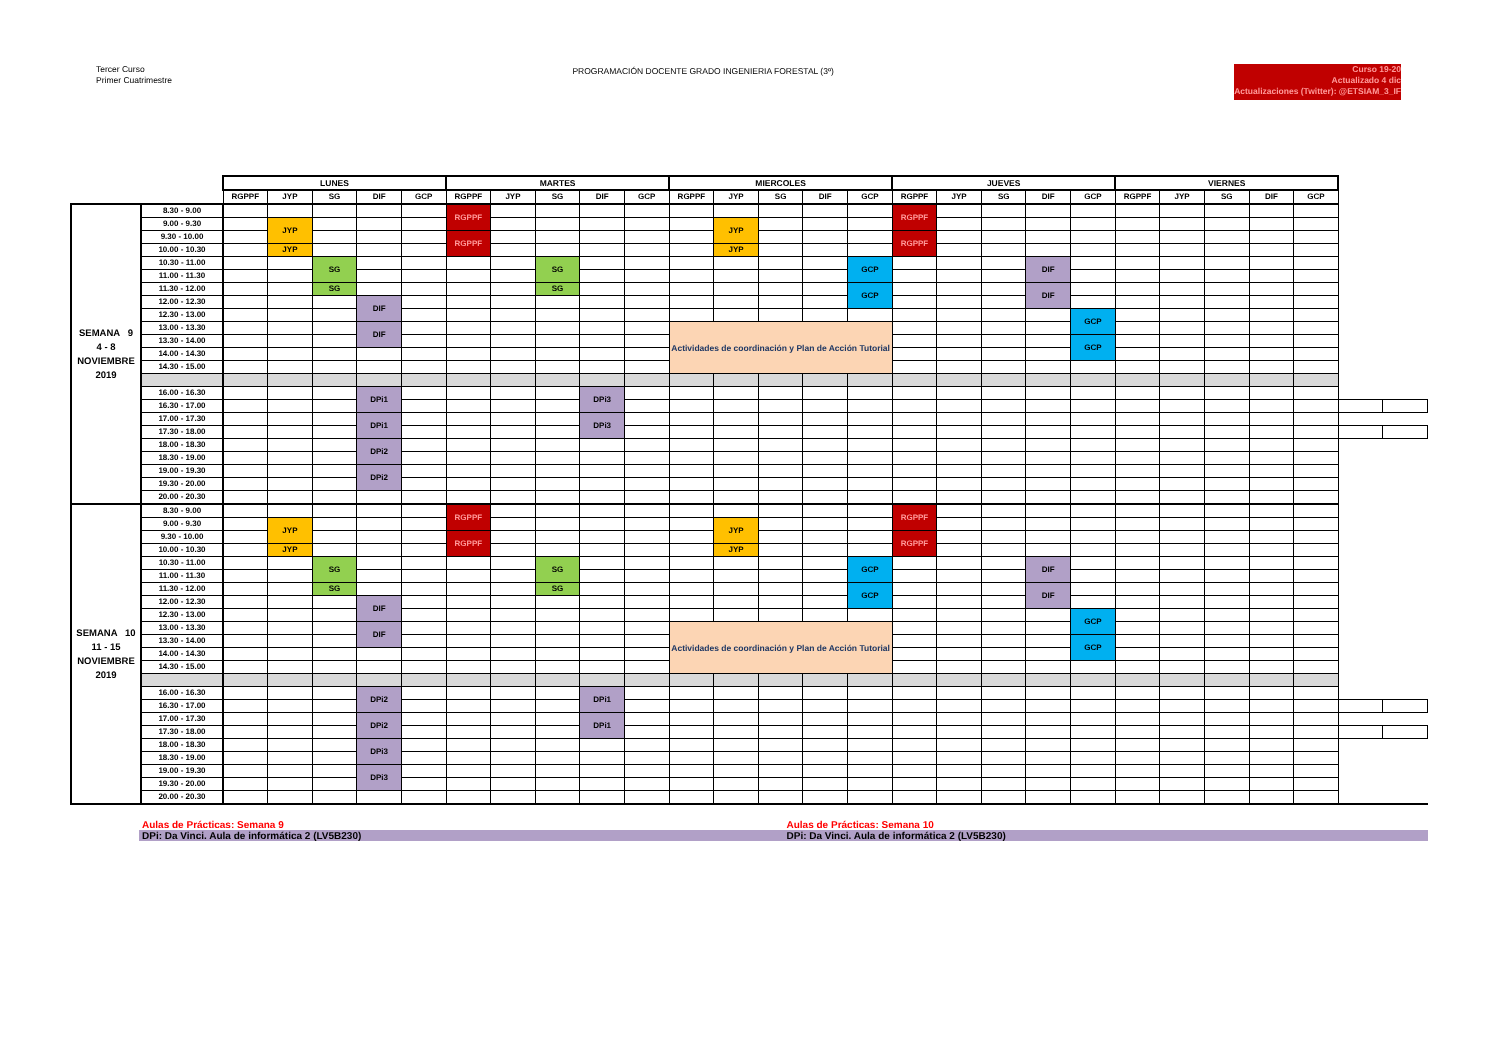Tercer Curso
Primer Cuatrimestre
PROGRAMACIÓN DOCENTE GRADO INGENIERIA FORESTAL (3º)
Curso 19-20
Actualizado 4 dic
Actualizaciones (Twitter): @ETSIAM_3_IF
| | | LUNES | | | | | MARTES | | | | | MIERCOLES | | | | | JUEVES | | | | | VIERNES | | | | | | |
| --- | --- | --- | --- | --- | --- | --- | --- | --- | --- | --- | --- | --- | --- | --- | --- | --- | --- | --- | --- | --- | --- | --- | --- | --- | --- | --- | --- | --- |
| | | RGPPF | JYP | SG | DIF | GCP | RGPPF | JYP | SG | DIF | GCP | RGPPF | JYP | SG | DIF | GCP | RGPPF | JYP | SG | DIF | GCP | RGPPF | JYP | SG | DIF | GCP | | |
| SEMANA 9 4 - 8 NOVIEMBRE 2019 | 8.30 - 9.00 | | | | | | RGPPF | | | | | | | | | | RGPPF | | | | | | | | | | | |
| | 9.00 - 9.30 | | JYP | | | | | | | | | | JYP | | | | | | | | | | | | | | | |
| | 9.30 - 10.00 | | | | | | RGPPF | | | | | | | | | | RGPPF | | | | | | | | | | | |
| | 10.00 - 10.30 | | JYP | | | | | | | | | | JYP | | | | | | | | | | | | | | | |
| | 10.30 - 11.00 | | | SG | | | | | SG | | | | | | | GCP | | | | DIF | | | | | | | | |
| | 11.00 - 11.30 | | | | | | | | | | | | | | | | | | | | | | | | | | | |
| | 11.30 - 12.00 | | | SG | | | | | SG | | | | | | | GCP | | | | DIF | | | | | | | | |
| | 12.00 - 12.30 | | | | DIF | | | | | | | | | | | | | | | | | | | | | | | |
| | 12.30 - 13.00 | | | | | | | | | | | | | | | | | | | | GCP | | | | | | | |
| | 13.00 - 13.30 | | | | DIF | | | | | | | Actividades de coordinación y Plan de Acción Tutorial | | | | | | | | | | | | | | | | |
| | 13.30 - 14.00 | | | | | | | | | | | | | | | | | | | | GCP | | | | | | | |
| | 14.00 - 14.30 | | | | | | | | | | | | | | | | | | | | | | | | | | | |
| | 14.30 - 15.00 | | | | | | | | | | | | | | | | | | | | | | | | | | | |
| | 16.00 - 16.30 | | | | DPi1 | | | | | DPi3 | | | | | | | | | | | | | | | | | | |
| | 16.30 - 17.00 | | | | | | | | | | | | | | | | | | | | | | | | | | | |
| | 17.00 - 17.30 | | | | DPi1 | | | | | DPi3 | | | | | | | | | | | | | | | | | | |
| | 17.30 - 18.00 | | | | | | | | | | | | | | | | | | | | | | | | | | | |
| | 18.00 - 18.30 | | | | DPi2 | | | | | | | | | | | | | | | | | | | | | | | |
| | 18.30 - 19.00 | | | | | | | | | | | | | | | | | | | | | | | | | | | |
| | 19.00 - 19.30 | | | | DPi2 | | | | | | | | | | | | | | | | | | | | | | | |
| | 19.30 - 20.00 | | | | | | | | | | | | | | | | | | | | | | | | | | | |
| | 20.00 - 20.30 | | | | | | | | | | | | | | | | | | | | | | | | | | | |
| SEMANA 10 11 - 15 NOVIEMBRE 2019 | 8.30 - 9.00 | | | | | | RGPPF | | | | | | | | | | RGPPF | | | | | | | | | | | |
| | 9.00 - 9.30 | | JYP | | | | | | | | | | JYP | | | | | | | | | | | | | | | |
| | 9.30 - 10.00 | | | | | | RGPPF | | | | | | | | | | RGPPF | | | | | | | | | | | |
| | 10.00 - 10.30 | | JYP | | | | | | | | | | JYP | | | | | | | | | | | | | | | |
| | 10.30 - 11.00 | | | SG | | | | | SG | | | | | | | GCP | | | | DIF | | | | | | | | |
| | 11.00 - 11.30 | | | | | | | | | | | | | | | | | | | | | | | | | | | |
| | 11.30 - 12.00 | | | SG | | | | | SG | | | | | | | GCP | | | | DIF | | | | | | | | |
| | 12.00 - 12.30 | | | | DIF | | | | | | | | | | | | | | | | | | | | | | | |
| | 12.30 - 13.00 | | | | | | | | | | | | | | | | | | | | GCP | | | | | | | |
| | 13.00 - 13.30 | | | | DIF | | | | | | | Actividades de coordinación y Plan de Acción Tutorial | | | | | | | | | | | | | | | | |
| | 13.30 - 14.00 | | | | | | | | | | | | | | | | | | | | GCP | | | | | | | |
| | 14.00 - 14.30 | | | | | | | | | | | | | | | | | | | | | | | | | | | |
| | 14.30 - 15.00 | | | | | | | | | | | | | | | | | | | | | | | | | | | |
| | 16.00 - 16.30 | | | | DPi2 | | | | | DPi1 | | | | | | | | | | | | | | | | | | |
| | 16.30 - 17.00 | | | | | | | | | | | | | | | | | | | | | | | | | | | |
| | 17.00 - 17.30 | | | | DPi2 | | | | | DPi1 | | | | | | | | | | | | | | | | | | |
| | 17.30 - 18.00 | | | | | | | | | | | | | | | | | | | | | | | | | | | |
| | 18.00 - 18.30 | | | | DPi3 | | | | | | | | | | | | | | | | | | | | | | | |
| | 18.30 - 19.00 | | | | | | | | | | | | | | | | | | | | | | | | | | | |
| | 19.00 - 19.30 | | | | DPi3 | | | | | | | | | | | | | | | | | | | | | | | |
| | 19.30 - 20.00 | | | | | | | | | | | | | | | | | | | | | | | | | | | |
| | 20.00 - 20.30 | | | | | | | | | | | | | | | | | | | | | | | | | | | |
Aulas de Prácticas: Semana 9 Aulas de Prácticas: Semana 10
DPi: Da Vinci. Aula de informática 2 (LV5B230) DPi: Da Vinci. Aula de informática 2 (LV5B230)